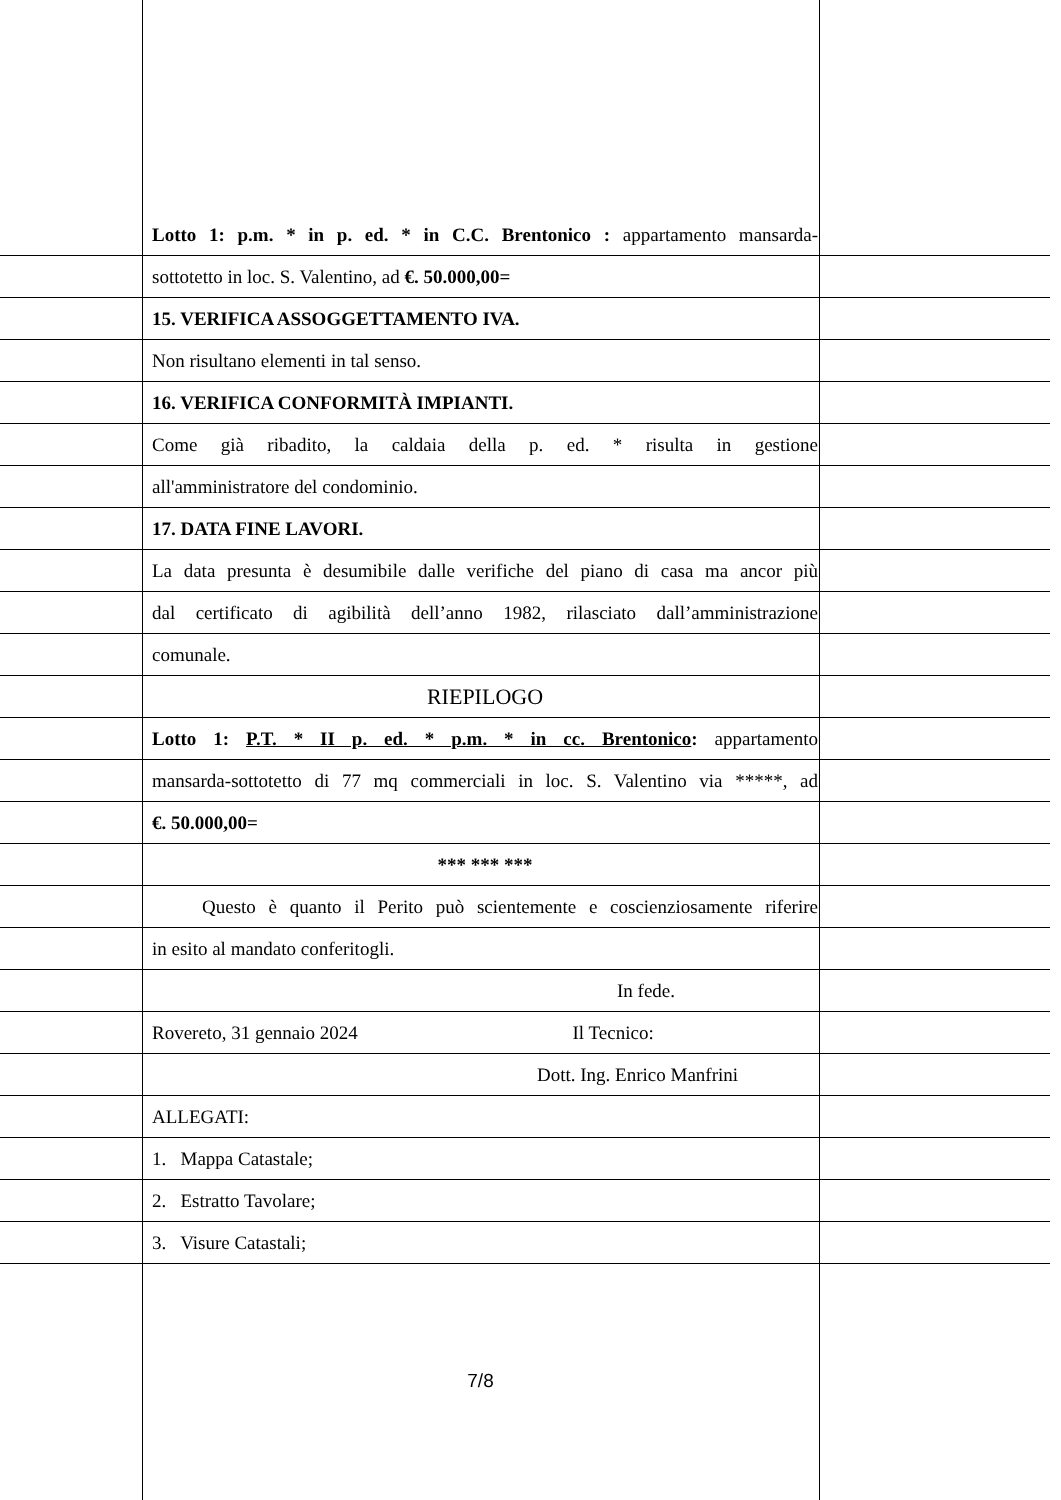Lotto 1: p.m. * in p. ed. * in C.C. Brentonico : appartamento mansarda-
sottotetto in loc. S. Valentino, ad €. 50.000,00=
15. VERIFICA ASSOGGETTAMENTO IVA.
Non risultano elementi in tal senso.
16. VERIFICA CONFORMITÀ IMPIANTI.
Come già ribadito, la caldaia della p. ed. * risulta in gestione
all'amministratore del condominio.
17. DATA FINE LAVORI.
La data presunta è desumibile dalle verifiche del piano di casa ma ancor più
dal certificato di agibilità dell’anno 1982, rilasciato dall’amministrazione
comunale.
RIEPILOGO
Lotto 1: P.T. * II p. ed. * p.m. * in cc. Brentonico: appartamento
mansarda-sottotetto di 77 mq commerciali in loc. S. Valentino via *****, ad
€. 50.000,00=
*** *** ***
Questo è quanto il Perito può scientemente e coscienziosamente riferire
in esito al mandato conferitogli.
In fede.
Rovereto, 31 gennaio 2024 Il Tecnico:
Dott. Ing. Enrico Manfrini
ALLEGATI:
1. Mappa Catastale;
2. Estratto Tavolare;
3. Visure Catastali;
7/8